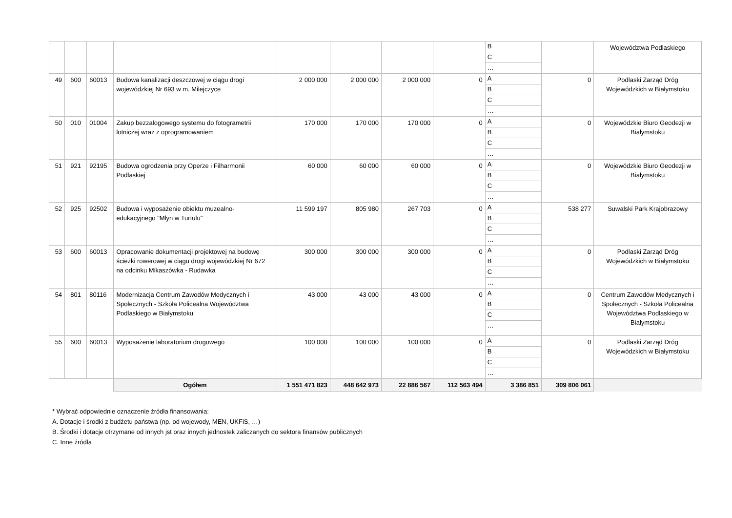| | | | | | | | | B | | Województwa Podlaskiego |
| | | | | | | | | C | | |
| | | | | | | | | … | | |
| 49 | 600 | 60013 | Budowa kanalizacji deszczowej w ciągu drogi wojewódzkiej Nr 693 w m. Milejczyce | 2 000 000 | 2 000 000 | 2 000 000 | 0 | A | 0 | Podlaski Zarząd Dróg Wojewódzkich w Białymstoku |
| | | | | | | | | B | | |
| | | | | | | | | C | | |
| | | | | | | | | … | | |
| 50 | 010 | 01004 | Zakup bezzałogowego systemu do fotogrametrii lotniczej wraz z oprogramowaniem | 170 000 | 170 000 | 170 000 | 0 | A | 0 | Wojewódzkie Biuro Geodezji w Białymstoku |
| | | | | | | | | B | | |
| | | | | | | | | C | | |
| | | | | | | | | … | | |
| 51 | 921 | 92195 | Budowa ogrodzenia przy Operze i Filharmonii Podlaskiej | 60 000 | 60 000 | 60 000 | 0 | A | 0 | Wojewódzkie Biuro Geodezji w Białymstoku |
| | | | | | | | | B | | |
| | | | | | | | | C | | |
| | | | | | | | | … | | |
| 52 | 925 | 92502 | Budowa i wyposażenie obiektu muzealno-edukacyjnego "Młyn w Turtulu" | 11 599 197 | 805 980 | 267 703 | 0 | A | 538 277 | Suwalski Park Krajobrazowy |
| | | | | | | | | B | | |
| | | | | | | | | C | | |
| | | | | | | | | … | | |
| 53 | 600 | 60013 | Opracowanie dokumentacji projektowej na budowę ścieżki rowerowej w ciągu drogi wojewódzkiej Nr 672 na odcinku Mikaszówka - Rudawka | 300 000 | 300 000 | 300 000 | 0 | A | 0 | Podlaski Zarząd Dróg Wojewódzkich w Białymstoku |
| | | | | | | | | B | | |
| | | | | | | | | C | | |
| | | | | | | | | … | | |
| 54 | 801 | 80116 | Modernizacja Centrum Zawodów Medycznych i Społecznych - Szkoła Policealna Województwa Podlaskiego w Białymstoku | 43 000 | 43 000 | 43 000 | 0 | A | 0 | Centrum Zawodów Medycznych i Społecznych - Szkoła Policealna Województwa Podlaskiego w Białymstoku |
| | | | | | | | | B | | |
| | | | | | | | | C | | |
| | | | | | | | | … | | |
| 55 | 600 | 60013 | Wyposażenie laboratorium drogowego | 100 000 | 100 000 | 100 000 | 0 | A | 0 | Podlaski Zarząd Dróg Wojewódzkich w Białymstoku |
| | | | | | | | | B | | |
| | | | | | | | | C | | |
| | | | | | | | | … | | |
| | | | Ogółem | 1 551 471 823 | 448 642 973 | 22 886 567 | 112 563 494 | 3 386 851 | 309 806 061 | |
* Wybrać odpowiednie oznaczenie źródła finansowania:
A. Dotacje i środki z budżetu państwa (np. od wojewody, MEN, UKFiS, …)
B. Środki i dotacje otrzymane od innych jst oraz innych jednostek zaliczanych do sektora finansów publicznych
C. Inne źródła